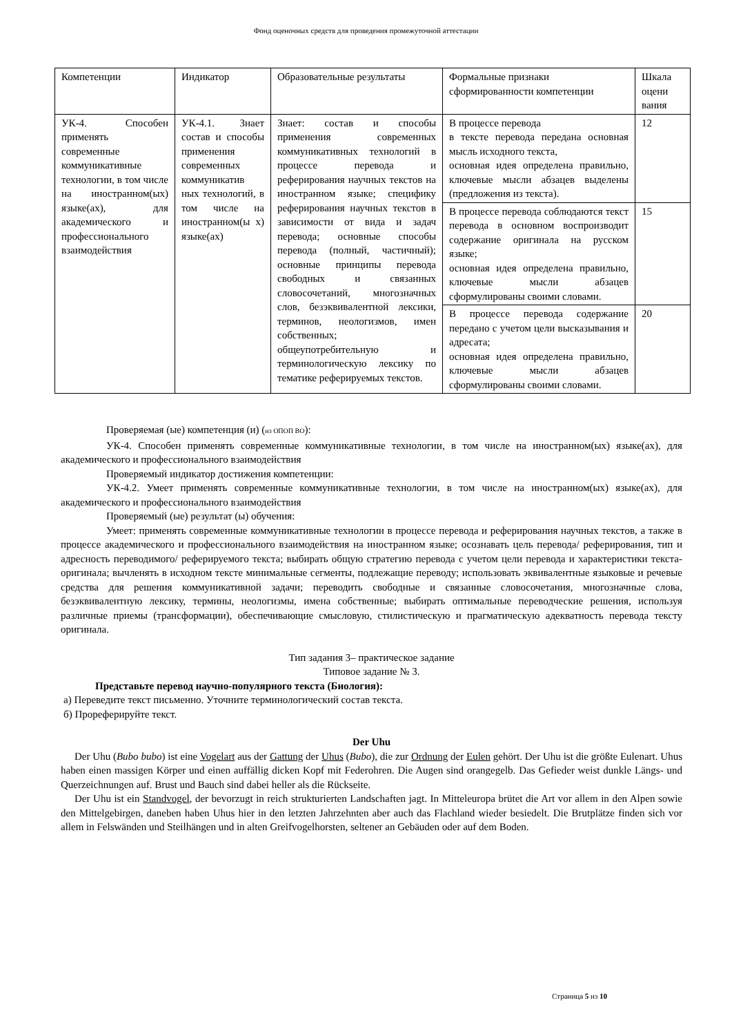Фонд оценочных средств для проведения промежуточной аттестации
| Компетенции | Индикатор | Образовательные результаты | Формальные признаки сформированности компетенции | Шкала оцени вания |
| УК-4. Способен применять современные коммуникативные технологии, в том числе на иностранном(ых) языке(ах), для академического и профессионального взаимодействия | УК-4.1. Знает состав и способы применения современных коммуникатив ных технологий, в том числе на иностранном(ы х) языке(ах) | Знает: состав и способы применения современных коммуникативных технологий в процессе перевода и реферирования научных текстов на иностранном языке; специфику реферирования научных текстов в зависимости от вида и задач перевода; основные способы перевода (полный, частичный); основные принципы перевода свободных и связанных словосочетаний, многозначных слов, безэквивалентной лексики, терминов, неологизмов, имен собственных; общеупотребительную и терминологическую лексику по тематике реферируемых текстов. | В процессе перевода в тексте перевода передана основная мысль исходного текста, основная идея определена правильно, ключевые мысли абзацев выделены (предложения из текста). | 12 |
| | | | В процессе перевода соблюдаются текст перевода в основном воспроизводит содержание оригинала на русском языке; основная идея определена правильно, ключевые мысли абзацев сформулированы своими словами. | 15 |
| | | | В процессе перевода содержание передано с учетом цели высказывания и адресата; основная идея определена правильно, ключевые мысли абзацев сформулированы своими словами. | 20 |
Проверяемая (ые) компетенция (и) (из ОПОП ВО):
УК-4. Способен применять современные коммуникативные технологии, в том числе на иностранном(ых) языке(ах), для академического и профессионального взаимодействия
Проверяемый индикатор достижения компетенции:
УК-4.2. Умеет применять современные коммуникативные технологии, в том числе на иностранном(ых) языке(ах), для академического и профессионального взаимодействия
Проверяемый (ые) результат (ы) обучения:
Умеет: применять современные коммуникативные технологии в процессе перевода и реферирования научных текстов, а также в процессе академического и профессионального взаимодействия на иностранном языке; осознавать цель перевода/ реферирования, тип и адресность переводимого/ реферируемого текста; выбирать общую стратегию перевода с учетом цели перевода и характеристики текста-оригинала; вычленять в исходном тексте минимальные сегменты, подлежащие переводу; использовать эквивалентные языковые и речевые средства для решения коммуникативной задачи; переводить свободные и связанные словосочетания, многозначные слова, безэквивалентную лексику, термины, неологизмы, имена собственные; выбирать оптимальные переводческие решения, используя различные приемы (трансформации), обеспечивающие смысловую, стилистическую и прагматическую адекватность перевода тексту оригинала.
Тип задания 3– практическое задание
Типовое задание № 3.
Представьте перевод научно-популярного текста (Биология):
а) Переведите текст письменно. Уточните терминологический состав текста.
б) Прореферируйте текст.
Der Uhu
Der Uhu (Bubo bubo) ist eine Vogelart aus der Gattung der Uhus (Bubo), die zur Ordnung der Eulen gehört. Der Uhu ist die größte Eulenart. Uhus haben einen massigen Körper und einen auffällig dicken Kopf mit Federohren. Die Augen sind orangegelb. Das Gefieder weist dunkle Längs- und Querzeichnungen auf. Brust und Bauch sind dabei heller als die Rückseite.
Der Uhu ist ein Standvogel, der bevorzugt in reich strukturierten Landschaften jagt. In Mitteleuropa brütet die Art vor allem in den Alpen sowie den Mittelgebirgen, daneben haben Uhus hier in den letzten Jahrzehnten aber auch das Flachland wieder besiedelt. Die Brutplätze finden sich vor allem in Felswänden und Steilhängen und in alten Greifvogelhorsten, seltener an Gebäuden oder auf dem Boden.
Страница 5 из 10